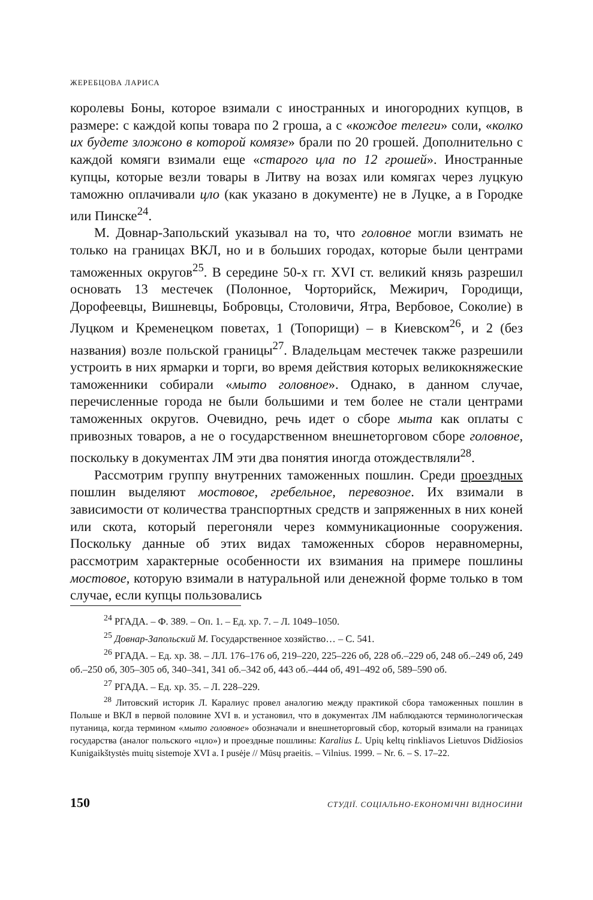ЖЕРЕБЦОВА ЛАРИСА
королевы Боны, которое взимали с иностранных и иногородних купцов, в размере: с каждой копы товара по 2 гроша, а с «кождое телеги» соли, «колко их будете зложоно в которой комязе» брали по 20 грошей. Дополнительно с каждой комяги взимали еще «старого цла по 12 грошей». Иностранные купцы, которые везли товары в Литву на возах или комягах через луцкую таможню оплачивали цло (как указано в документе) не в Луцке, а в Городке или Пинске<sup>24</sup>.
М. Довнар-Запольский указывал на то, что головное могли взимать не только на границах ВКЛ, но и в больших городах, которые были центрами таможенных округов<sup>25</sup>. В середине 50-х гг. XVI ст. великий князь разрешил основать 13 местечек (Полонное, Чорторийск, Межирич, Городищи, Дорофеевцы, Вишневцы, Бобровцы, Столовичи, Ятра, Вербовое, Соколие) в Луцком и Кременецком поветах, 1 (Топорищи) – в Киевском<sup>26</sup>, и 2 (без названия) возле польской границы<sup>27</sup>. Владельцам местечек также разрешили устроить в них ярмарки и торги, во время действия которых великокняжеские таможенники собирали «мыто головное». Однако, в данном случае, перечисленные города не были большими и тем более не стали центрами таможенных округов. Очевидно, речь идет о сборе мыта как оплаты с привозных товаров, а не о государственном внешнеторговом сборе головное, поскольку в документах ЛМ эти два понятия иногда отождествляли<sup>28</sup>.
Рассмотрим группу внутренних таможенных пошлин. Среди проездных пошлин выделяют мостовое, гребельное, перевозное. Их взимали в зависимости от количества транспортных средств и запряженных в них коней или скота, который перегоняли через коммуникационные сооружения. Поскольку данные об этих видах таможенных сборов неравномерны, рассмотрим характерные особенности их взимания на примере пошлины мостовое, которую взимали в натуральной или денежной форме только в том случае, если купцы пользовались
<sup>24</sup> РГАДА. – Ф. 389. – Оп. 1. – Ед. хр. 7. – Л. 1049–1050.
<sup>25</sup> Довнар-Запольский М. Государственное хозяйство… – С. 541.
<sup>26</sup> РГАДА. – Ед. хр. 38. – ЛЛ. 176–176 об, 219–220, 225–226 об, 228 об.–229 об, 248 об.–249 об, 249 об.–250 об, 305–305 об, 340–341, 341 об.–342 об, 443 об.–444 об, 491–492 об, 589–590 об.
<sup>27</sup> РГАДА. – Ед. хр. 35. – Л. 228–229.
<sup>28</sup> Литовский историк Л. Каралиус провел аналогию между практикой сбора таможенных пошлин в Польше и ВКЛ в первой половине XVI в. и установил, что в документах ЛМ наблюдаются терминологическая путаница, когда термином «мыто головное» обозначали и внешнеторговый сбор, который взимали на границах государства (аналог польского «цло») и проездные пошлины: Karalius L. Upių keltų rinkliavos Lietuvos Didžiosios Kunigaikštystės muitų sistemoje XVI a. I pusėje // Mūsų praeitis. – Vilnius. 1999. – Nr. 6. – S. 17–22.
150 СТУДІЇ. СОЦІАЛЬНО-ЕКОНОМІЧНІ ВІДНОСИНИ